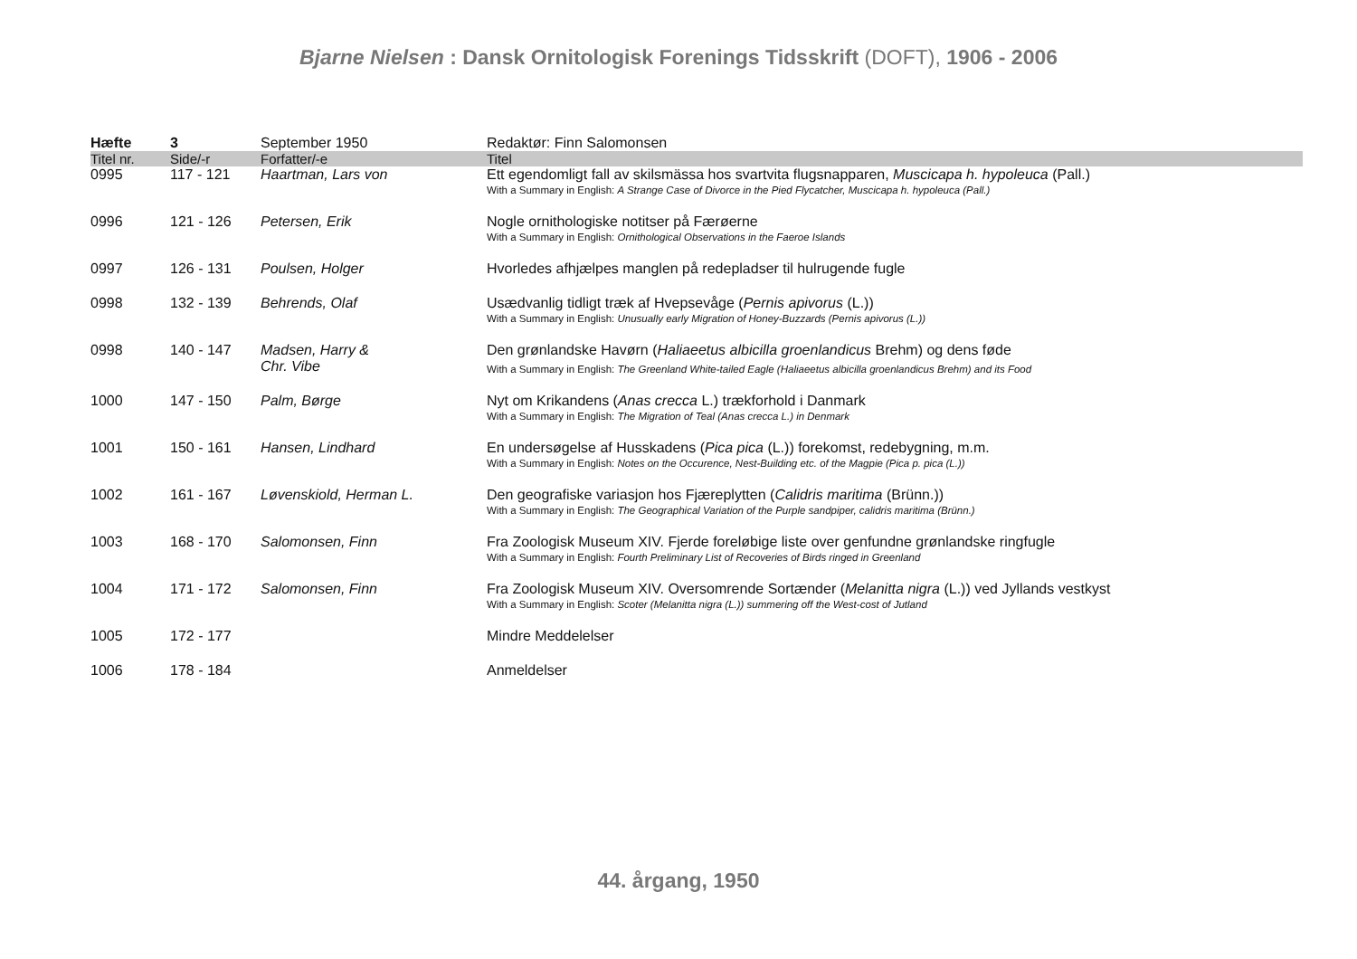Bjarne Nielsen : Dansk Ornitologisk Forenings Tidsskrift (DOFT), 1906 - 2006
| Hæfte | 3 | September 1950 | Redaktør: Finn Salomonsen |
| Titel nr. | Side/-r | Forfatter/-e | Titel |
| 0995 | 117 - 121 | Haartman, Lars von | Ett egendomligt fall av skilsmässa hos svartvita flugsnapparen, Muscicapa h. hypoleuca (Pall.) With a Summary in English: A Strange Case of Divorce in the Pied Flycatcher, Muscicapa h. hypoleuca (Pall.) |
| 0996 | 121 - 126 | Petersen, Erik | Nogle ornithologiske notitser på Færøerne With a Summary in English: Ornithological Observations in the Faeroe Islands |
| 0997 | 126 - 131 | Poulsen, Holger | Hvorledes afhjælpes manglen på redepladser til hulrugende fugle |
| 0998 | 132 - 139 | Behrends, Olaf | Usædvanlig tidligt træk af Hvepsevåge ( Pernis apivorus (L.)) With a Summary in English: Unusually early Migration of Honey-Buzzards (Pernis apivorus (L.)) |
| 0998 | 140 - 147 | Madsen, Harry & Chr. Vibe | Den grønlandske Havørn ( Haliaeetus albicilla groenlandicus Brehm) og dens føde With a Summary in English: The Greenland White-tailed Eagle (Haliaeetus albicilla groenlandicus Brehm) and its Food |
| 1000 | 147 - 150 | Palm, Børge | Nyt om Krikandens ( Anas crecca L.) trækforhold i Danmark With a Summary in English: The Migration of Teal (Anas crecca L.) in Denmark |
| 1001 | 150 - 161 | Hansen, Lindhard | En undersøgelse af Husskadens ( Pica pica (L.)) forekomst, redebygning, m.m. With a Summary in English: Notes on the Occurence, Nest-Building etc. of the Magpie (Pica p. pica (L.)) |
| 1002 | 161 - 167 | Løvenskiold, Herman L. | Den geografiske variasjon hos Fjæreplytten ( Calidris maritima (Brünn.)) With a Summary in English: The Geographical Variation of the Purple sandpiper, calidris maritima (Brünn.) |
| 1003 | 168 - 170 | Salomonsen, Finn | Fra Zoologisk Museum XIV. Fjerde foreløbige liste over genfundne grønlandske ringfugle With a Summary in English: Fourth Preliminary List of Recoveries of Birds ringed in Greenland |
| 1004 | 171 - 172 | Salomonsen, Finn | Fra Zoologisk Museum XIV. Oversomrende Sortænder ( Melanitta nigra (L.)) ved Jyllands vestkyst With a Summary in English: Scoter (Melanitta nigra (L.)) summering off the West-cost of Jutland |
| 1005 | 172 - 177 | | Mindre Meddelelser |
| 1006 | 178 - 184 | | Anmeldelser |
44. årgang, 1950